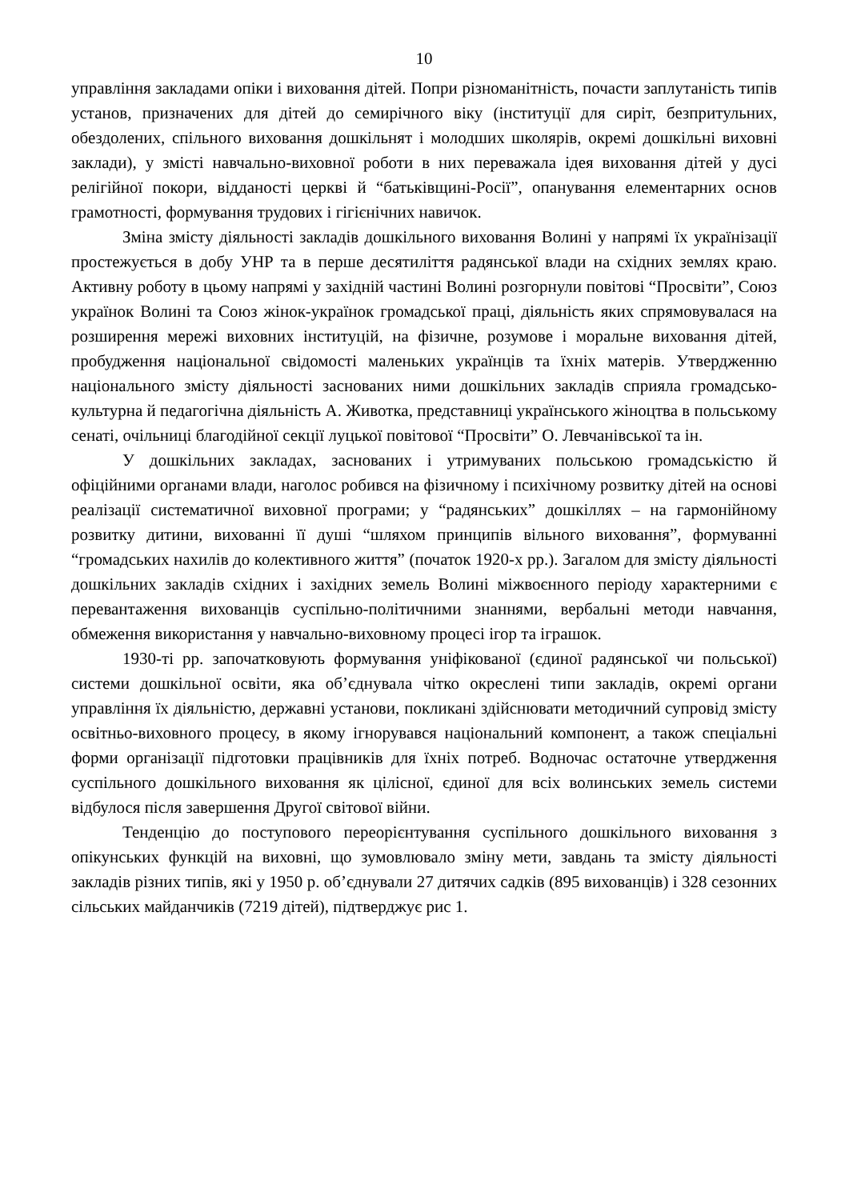10
управління закладами опіки і виховання дітей. Попри різноманітність, почасти заплутаність типів установ, призначених для дітей до семирічного віку (інституції для сиріт, безпритульних, обездолених, спільного виховання дошкільнят і молодших школярів, окремі дошкільні виховні заклади), у змісті навчально-виховної роботи в них переважала ідея виховання дітей у дусі релігійної покори, відданості церкві й “батьківщині-Росії”, опанування елементарних основ грамотності, формування трудових і гігієнічних навичок.
Зміна змісту діяльності закладів дошкільного виховання Волині у напрямі їх українізації простежується в добу УНР та в перше десятиліття радянської влади на східних землях краю. Активну роботу в цьому напрямі у західній частині Волині розгорнули повітові “Просвіти”, Союз українок Волині та Союз жінок-українок громадської праці, діяльність яких спрямовувалася на розширення мережі виховних інституцій, на фізичне, розумове і моральне виховання дітей, пробудження національної свідомості маленьких українців та їхніх матерів. Утвердженню національного змісту діяльності заснованих ними дошкільних закладів сприяла громадсько-культурна й педагогічна діяльність А. Животка, представниці українського жіноцтва в польському сенаті, очільниці благодійної секції луцької повітової “Просвіти” О. Левчанівської та ін.
У дошкільних закладах, заснованих і утримуваних польською громадськістю й офіційними органами влади, наголос робився на фізичному і психічному розвитку дітей на основі реалізації систематичної виховної програми; у “радянських” дошкіллях – на гармонійному розвитку дитини, вихованні її душі “шляхом принципів вільного виховання”, формуванні “громадських нахилів до колективного життя” (початок 1920-х рр.). Загалом для змісту діяльності дошкільних закладів східних і західних земель Волині міжвоєнного періоду характерними є перевантаження вихованців суспільно-політичними знаннями, вербальні методи навчання, обмеження використання у навчально-виховному процесі ігор та іграшок.
1930-ті рр. започатковують формування уніфікованої (єдиної радянської чи польської) системи дошкільної освіти, яка об’єднувала чітко окреслені типи закладів, окремі органи управління їх діяльністю, державні установи, покликані здійснювати методичний супровід змісту освітньо-виховного процесу, в якому ігнорувався національний компонент, а також спеціальні форми організації підготовки працівників для їхніх потреб. Водночас остаточне утвердження суспільного дошкільного виховання як цілісної, єдиної для всіх волинських земель системи відбулося після завершення Другої світової війни.
Тенденцію до поступового переорієнтування суспільного дошкільного виховання з опікунських функцій на виховні, що зумовлювало зміну мети, завдань та змісту діяльності закладів різних типів, які у 1950 р. об’єднували 27 дитячих садків (895 вихованців) і 328 сезонних сільських майданчиків (7219 дітей), підтверджує рис 1.